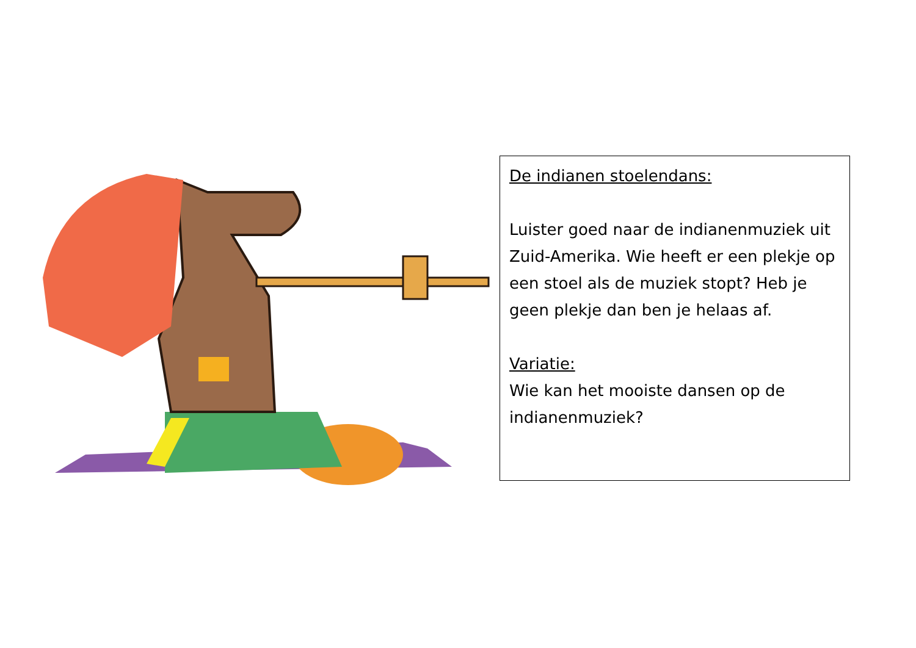De indianen stoelendans:
Luister goed naar de indianenmuziek uit Zuid-Amerika. Wie heeft er een plekje op een stoel als de muziek stopt? Heb je geen plekje dan ben je helaas af.
Variatie:
Wie kan het mooiste dansen op de indianenmuziek?